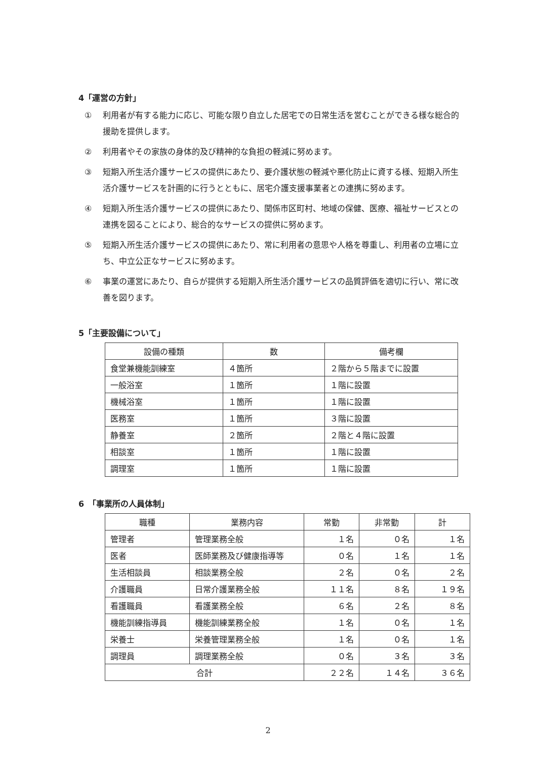4「運営の方針」
① 利用者が有する能力に応じ、可能な限り自立した居宅での日常生活を営むことができる様な総合的援助を提供します。
② 利用者やその家族の身体的及び精神的な負担の軽減に努めます。
③ 短期入所生活介護サービスの提供にあたり、要介護状態の軽減や悪化防止に資する様、短期入所生活介護サービスを計画的に行うとともに、居宅介護支援事業者との連携に努めます。
④ 短期入所生活介護サービスの提供にあたり、関係市区町村、地域の保健、医療、福祉サービスとの連携を図ることにより、総合的なサービスの提供に努めます。
⑤ 短期入所生活介護サービスの提供にあたり、常に利用者の意思や人格を尊重し、利用者の立場に立ち、中立公正なサービスに努めます。
⑥ 事業の運営にあたり、自らが提供する短期入所生活介護サービスの品質評価を適切に行い、常に改善を図ります。
5「主要設備について」
| 設備の種類 | 数 | 備考欄 |
| --- | --- | --- |
| 食堂兼機能訓練室 | ４箇所 | ２階から５階までに設置 |
| 一般浴室 | １箇所 | １階に設置 |
| 機械浴室 | １箇所 | １階に設置 |
| 医務室 | １箇所 | ３階に設置 |
| 静養室 | ２箇所 | ２階と４階に設置 |
| 相談室 | １箇所 | １階に設置 |
| 調理室 | １箇所 | １階に設置 |
6　「事業所の人員体制」
| 職種 | 業務内容 | 常勤 | 非常勤 | 計 |
| --- | --- | --- | --- | --- |
| 管理者 | 管理業務全般 | １名 | ０名 | １名 |
| 医者 | 医師業務及び健康指導等 | ０名 | １名 | １名 |
| 生活相談員 | 相談業務全般 | ２名 | ０名 | ２名 |
| 介護職員 | 日常介護業務全般 | １１名 | ８名 | １９名 |
| 看護職員 | 看護業務全般 | ６名 | ２名 | ８名 |
| 機能訓練指導員 | 機能訓練業務全般 | １名 | ０名 | １名 |
| 栄養士 | 栄養管理業務全般 | １名 | ０名 | １名 |
| 調理員 | 調理業務全般 | ０名 | ３名 | ３名 |
| 合計 | | ２２名 | １４名 | ３６名 |
2